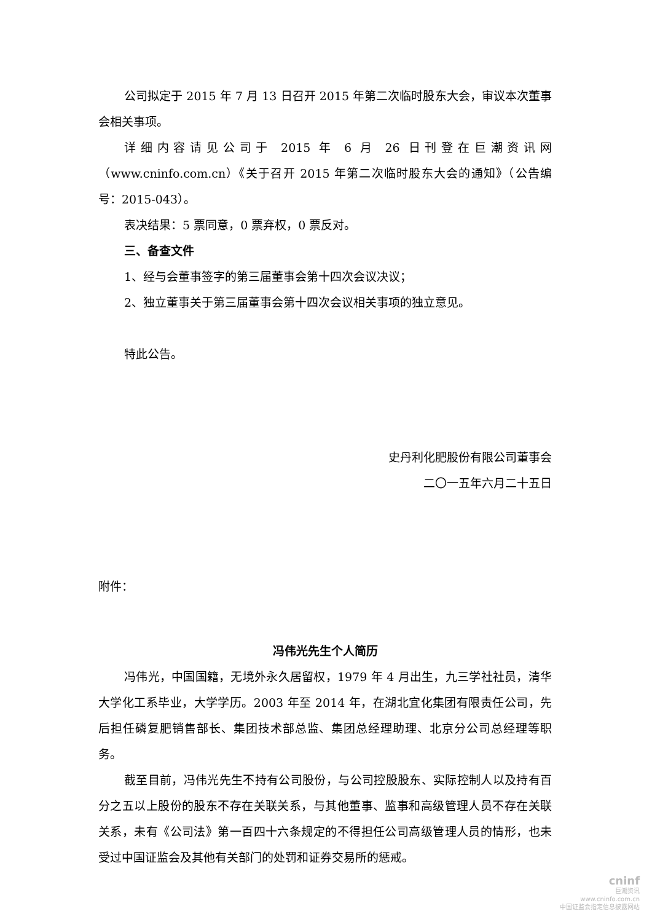公司拟定于 2015 年 7 月 13 日召开 2015 年第二次临时股东大会，审议本次董事会相关事项。
详细内容请见公司于 2015 年 6 月 26 日刊登在巨潮资讯网（www.cninfo.com.cn）《关于召开 2015 年第二次临时股东大会的通知》（公告编号：2015-043）。
表决结果：5 票同意，0 票弃权，0 票反对。
三、备查文件
1、经与会董事签字的第三届董事会第十四次会议决议；
2、独立董事关于第三届董事会第十四次会议相关事项的独立意见。
特此公告。
史丹利化肥股份有限公司董事会
二〇一五年六月二十五日
附件：
冯伟光先生个人简历
冯伟光，中国国籍，无境外永久居留权，1979 年 4 月出生，九三学社社员，清华大学化工系毕业，大学学历。2003 年至 2014 年，在湖北宜化集团有限责任公司，先后担任磷复肥销售部长、集团技术部总监、集团总经理助理、北京分公司总经理等职务。
截至目前，冯伟光先生不持有公司股份，与公司控股股东、实际控制人以及持有百分之五以上股份的股东不存在关联关系，与其他董事、监事和高级管理人员不存在关联关系，未有《公司法》第一百四十六条规定的不得担任公司高级管理人员的情形，也未受过中国证监会及其他有关部门的处罚和证券交易所的惩戒。
cninf
巨潮资讯
www.cninfo.com.cn
中国证监会指定信息披露网站